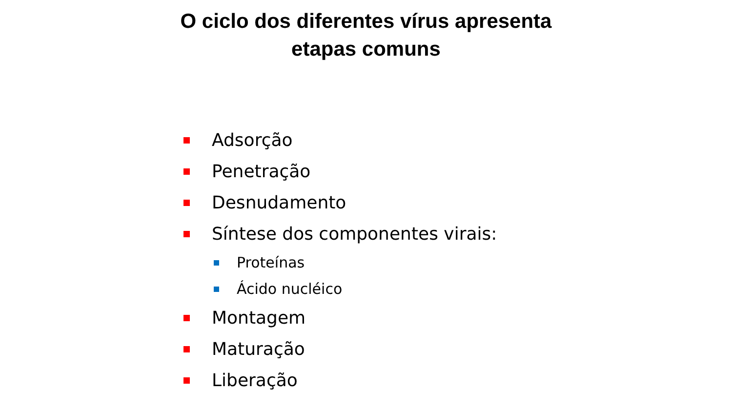O ciclo dos diferentes vírus apresenta
etapas comuns
Adsorção
Penetração
Desnudamento
Síntese dos componentes virais:
Proteínas
Ácido nucléico
Montagem
Maturação
Liberação